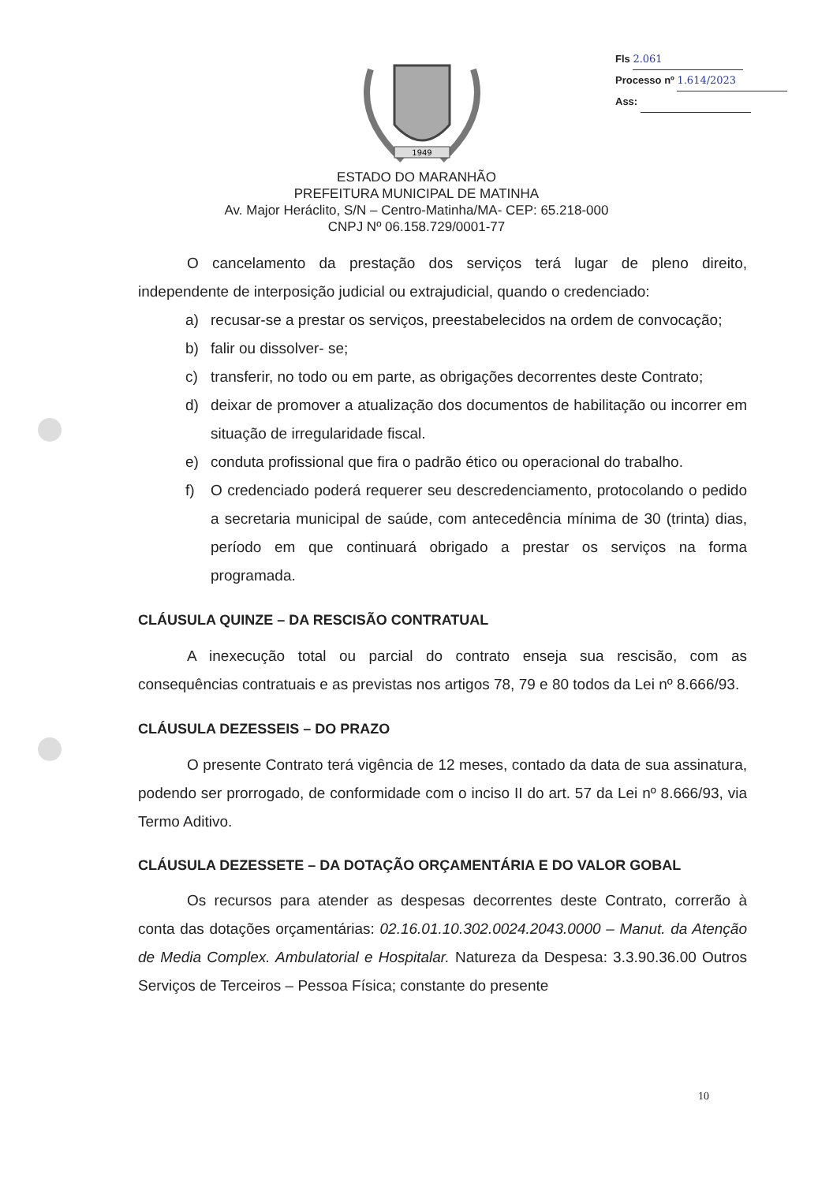1949
Fls 2.061
Processo nº 1.614/2023
Ass:
ESTADO DO MARANHÃO
PREFEITURA MUNICIPAL DE MATINHA
Av. Major Heráclito, S/N – Centro-Matinha/MA- CEP: 65.218-000
CNPJ Nº 06.158.729/0001-77
O cancelamento da prestação dos serviços terá lugar de pleno direito, independente de interposição judicial ou extrajudicial, quando o credenciado:
a) recusar-se a prestar os serviços, preestabelecidos na ordem de convocação;
b) falir ou dissolver- se;
c) transferir, no todo ou em parte, as obrigações decorrentes deste Contrato;
d) deixar de promover a atualização dos documentos de habilitação ou incorrer em situação de irregularidade fiscal.
e) conduta profissional que fira o padrão ético ou operacional do trabalho.
f) O credenciado poderá requerer seu descredenciamento, protocolando o pedido a secretaria municipal de saúde, com antecedência mínima de 30 (trinta) dias, período em que continuará obrigado a prestar os serviços na forma programada.
CLÁUSULA QUINZE – DA RESCISÃO CONTRATUAL
A inexecução total ou parcial do contrato enseja sua rescisão, com as consequências contratuais e as previstas nos artigos 78, 79 e 80 todos da Lei nº 8.666/93.
CLÁUSULA DEZESSEIS – DO PRAZO
O presente Contrato terá vigência de 12 meses, contado da data de sua assinatura, podendo ser prorrogado, de conformidade com o inciso II do art. 57 da Lei nº 8.666/93, via Termo Aditivo.
CLÁUSULA DEZESSETE – DA DOTAÇÃO ORÇAMENTÁRIA E DO VALOR GOBAL
Os recursos para atender as despesas decorrentes deste Contrato, correrão à conta das dotações orçamentárias: 02.16.01.10.302.0024.2043.0000 – Manut. da Atenção de Media Complex. Ambulatorial e Hospitalar. Natureza da Despesa: 3.3.90.36.00 Outros Serviços de Terceiros – Pessoa Física; constante do presente
10